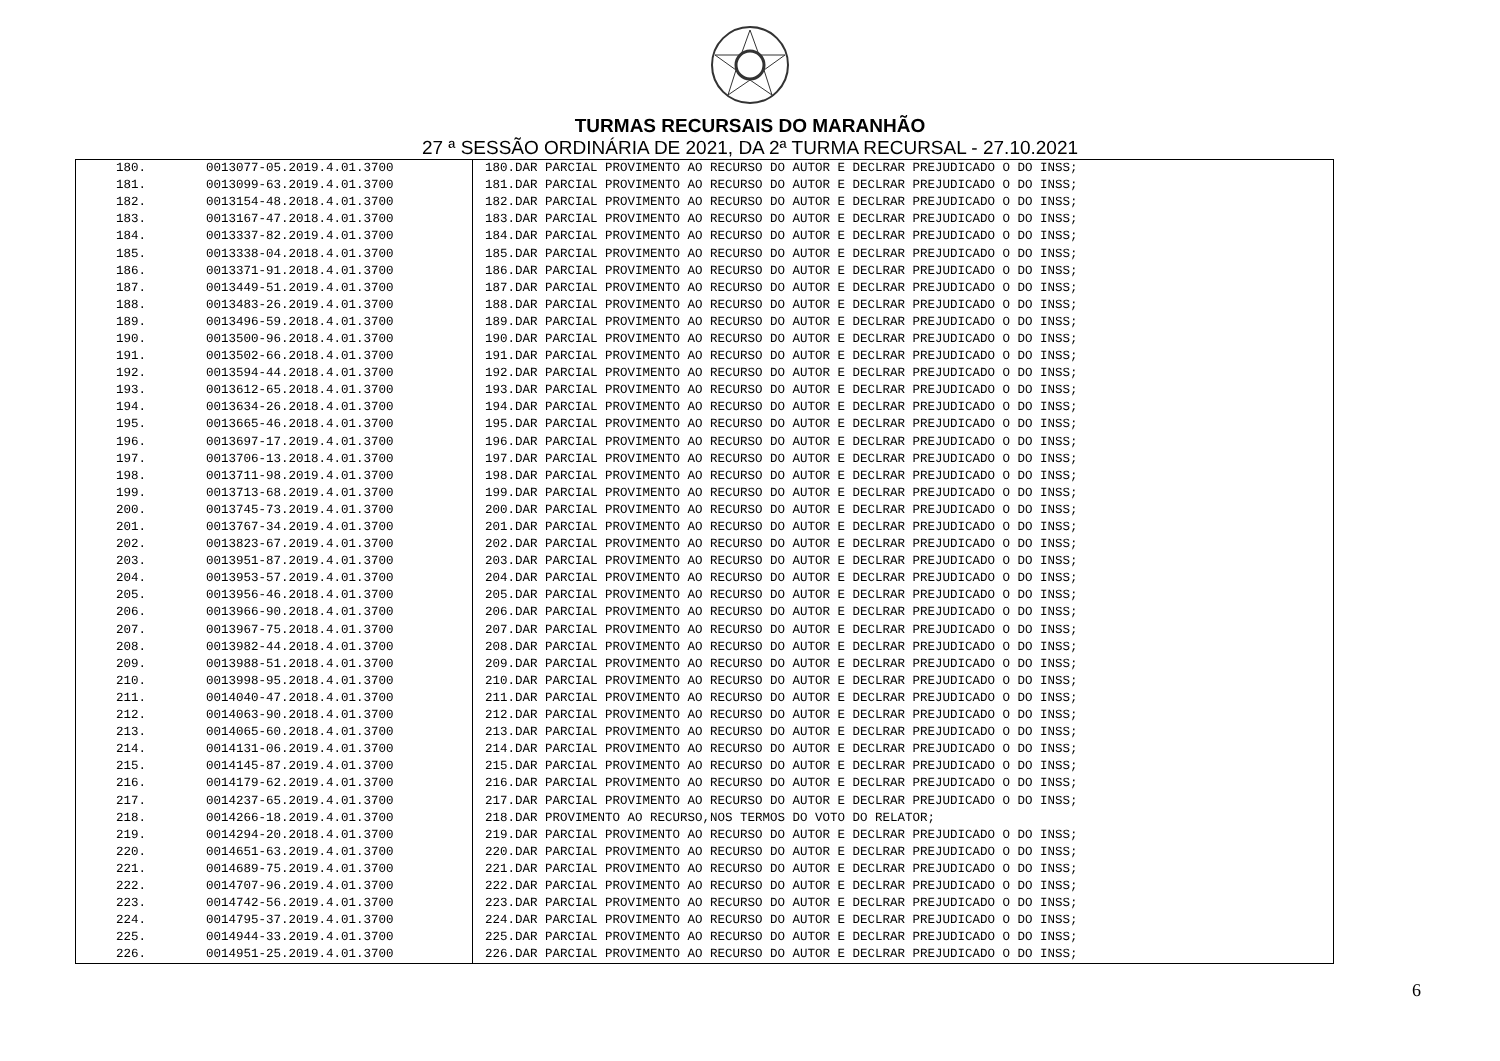TURMAS RECURSAIS DO MARANHÃO
27 ª SESSÃO ORDINÁRIA DE 2021, DA 2ª TURMA RECURSAL - 27.10.2021
| 180. | 0013077-05.2019.4.01.3700 | 180.DAR PARCIAL PROVIMENTO AO RECURSO DO AUTOR E DECLRAR PREJUDICADO O DO INSS; |
| 181. | 0013099-63.2019.4.01.3700 | 181.DAR PARCIAL PROVIMENTO AO RECURSO DO AUTOR E DECLRAR PREJUDICADO O DO INSS; |
| 182. | 0013154-48.2018.4.01.3700 | 182.DAR PARCIAL PROVIMENTO AO RECURSO DO AUTOR E DECLRAR PREJUDICADO O DO INSS; |
| 183. | 0013167-47.2018.4.01.3700 | 183.DAR PARCIAL PROVIMENTO AO RECURSO DO AUTOR E DECLRAR PREJUDICADO O DO INSS; |
| 184. | 0013337-82.2019.4.01.3700 | 184.DAR PARCIAL PROVIMENTO AO RECURSO DO AUTOR E DECLRAR PREJUDICADO O DO INSS; |
| 185. | 0013338-04.2018.4.01.3700 | 185.DAR PARCIAL PROVIMENTO AO RECURSO DO AUTOR E DECLRAR PREJUDICADO O DO INSS; |
| 186. | 0013371-91.2018.4.01.3700 | 186.DAR PARCIAL PROVIMENTO AO RECURSO DO AUTOR E DECLRAR PREJUDICADO O DO INSS; |
| 187. | 0013449-51.2019.4.01.3700 | 187.DAR PARCIAL PROVIMENTO AO RECURSO DO AUTOR E DECLRAR PREJUDICADO O DO INSS; |
| 188. | 0013483-26.2019.4.01.3700 | 188.DAR PARCIAL PROVIMENTO AO RECURSO DO AUTOR E DECLRAR PREJUDICADO O DO INSS; |
| 189. | 0013496-59.2018.4.01.3700 | 189.DAR PARCIAL PROVIMENTO AO RECURSO DO AUTOR E DECLRAR PREJUDICADO O DO INSS; |
| 190. | 0013500-96.2018.4.01.3700 | 190.DAR PARCIAL PROVIMENTO AO RECURSO DO AUTOR E DECLRAR PREJUDICADO O DO INSS; |
| 191. | 0013502-66.2018.4.01.3700 | 191.DAR PARCIAL PROVIMENTO AO RECURSO DO AUTOR E DECLRAR PREJUDICADO O DO INSS; |
| 192. | 0013594-44.2018.4.01.3700 | 192.DAR PARCIAL PROVIMENTO AO RECURSO DO AUTOR E DECLRAR PREJUDICADO O DO INSS; |
| 193. | 0013612-65.2018.4.01.3700 | 193.DAR PARCIAL PROVIMENTO AO RECURSO DO AUTOR E DECLRAR PREJUDICADO O DO INSS; |
| 194. | 0013634-26.2018.4.01.3700 | 194.DAR PARCIAL PROVIMENTO AO RECURSO DO AUTOR E DECLRAR PREJUDICADO O DO INSS; |
| 195. | 0013665-46.2018.4.01.3700 | 195.DAR PARCIAL PROVIMENTO AO RECURSO DO AUTOR E DECLRAR PREJUDICADO O DO INSS; |
| 196. | 0013697-17.2019.4.01.3700 | 196.DAR PARCIAL PROVIMENTO AO RECURSO DO AUTOR E DECLRAR PREJUDICADO O DO INSS; |
| 197. | 0013706-13.2018.4.01.3700 | 197.DAR PARCIAL PROVIMENTO AO RECURSO DO AUTOR E DECLRAR PREJUDICADO O DO INSS; |
| 198. | 0013711-98.2019.4.01.3700 | 198.DAR PARCIAL PROVIMENTO AO RECURSO DO AUTOR E DECLRAR PREJUDICADO O DO INSS; |
| 199. | 0013713-68.2019.4.01.3700 | 199.DAR PARCIAL PROVIMENTO AO RECURSO DO AUTOR E DECLRAR PREJUDICADO O DO INSS; |
| 200. | 0013745-73.2019.4.01.3700 | 200.DAR PARCIAL PROVIMENTO AO RECURSO DO AUTOR E DECLRAR PREJUDICADO O DO INSS; |
| 201. | 0013767-34.2019.4.01.3700 | 201.DAR PARCIAL PROVIMENTO AO RECURSO DO AUTOR E DECLRAR PREJUDICADO O DO INSS; |
| 202. | 0013823-67.2019.4.01.3700 | 202.DAR PARCIAL PROVIMENTO AO RECURSO DO AUTOR E DECLRAR PREJUDICADO O DO INSS; |
| 203. | 0013951-87.2019.4.01.3700 | 203.DAR PARCIAL PROVIMENTO AO RECURSO DO AUTOR E DECLRAR PREJUDICADO O DO INSS; |
| 204. | 0013953-57.2019.4.01.3700 | 204.DAR PARCIAL PROVIMENTO AO RECURSO DO AUTOR E DECLRAR PREJUDICADO O DO INSS; |
| 205. | 0013956-46.2018.4.01.3700 | 205.DAR PARCIAL PROVIMENTO AO RECURSO DO AUTOR E DECLRAR PREJUDICADO O DO INSS; |
| 206. | 0013966-90.2018.4.01.3700 | 206.DAR PARCIAL PROVIMENTO AO RECURSO DO AUTOR E DECLRAR PREJUDICADO O DO INSS; |
| 207. | 0013967-75.2018.4.01.3700 | 207.DAR PARCIAL PROVIMENTO AO RECURSO DO AUTOR E DECLRAR PREJUDICADO O DO INSS; |
| 208. | 0013982-44.2018.4.01.3700 | 208.DAR PARCIAL PROVIMENTO AO RECURSO DO AUTOR E DECLRAR PREJUDICADO O DO INSS; |
| 209. | 0013988-51.2018.4.01.3700 | 209.DAR PARCIAL PROVIMENTO AO RECURSO DO AUTOR E DECLRAR PREJUDICADO O DO INSS; |
| 210. | 0013998-95.2018.4.01.3700 | 210.DAR PARCIAL PROVIMENTO AO RECURSO DO AUTOR E DECLRAR PREJUDICADO O DO INSS; |
| 211. | 0014040-47.2018.4.01.3700 | 211.DAR PARCIAL PROVIMENTO AO RECURSO DO AUTOR E DECLRAR PREJUDICADO O DO INSS; |
| 212. | 0014063-90.2018.4.01.3700 | 212.DAR PARCIAL PROVIMENTO AO RECURSO DO AUTOR E DECLRAR PREJUDICADO O DO INSS; |
| 213. | 0014065-60.2018.4.01.3700 | 213.DAR PARCIAL PROVIMENTO AO RECURSO DO AUTOR E DECLRAR PREJUDICADO O DO INSS; |
| 214. | 0014131-06.2019.4.01.3700 | 214.DAR PARCIAL PROVIMENTO AO RECURSO DO AUTOR E DECLRAR PREJUDICADO O DO INSS; |
| 215. | 0014145-87.2019.4.01.3700 | 215.DAR PARCIAL PROVIMENTO AO RECURSO DO AUTOR E DECLRAR PREJUDICADO O DO INSS; |
| 216. | 0014179-62.2019.4.01.3700 | 216.DAR PARCIAL PROVIMENTO AO RECURSO DO AUTOR E DECLRAR PREJUDICADO O DO INSS; |
| 217. | 0014237-65.2019.4.01.3700 | 217.DAR PARCIAL PROVIMENTO AO RECURSO DO AUTOR E DECLRAR PREJUDICADO O DO INSS; |
| 218. | 0014266-18.2019.4.01.3700 | 218.DAR PROVIMENTO AO RECURSO,NOS TERMOS DO VOTO DO RELATOR; |
| 219. | 0014294-20.2018.4.01.3700 | 219.DAR PARCIAL PROVIMENTO AO RECURSO DO AUTOR E DECLRAR PREJUDICADO O DO INSS; |
| 220. | 0014651-63.2019.4.01.3700 | 220.DAR PARCIAL PROVIMENTO AO RECURSO DO AUTOR E DECLRAR PREJUDICADO O DO INSS; |
| 221. | 0014689-75.2019.4.01.3700 | 221.DAR PARCIAL PROVIMENTO AO RECURSO DO AUTOR E DECLRAR PREJUDICADO O DO INSS; |
| 222. | 0014707-96.2019.4.01.3700 | 222.DAR PARCIAL PROVIMENTO AO RECURSO DO AUTOR E DECLRAR PREJUDICADO O DO INSS; |
| 223. | 0014742-56.2019.4.01.3700 | 223.DAR PARCIAL PROVIMENTO AO RECURSO DO AUTOR E DECLRAR PREJUDICADO O DO INSS; |
| 224. | 0014795-37.2019.4.01.3700 | 224.DAR PARCIAL PROVIMENTO AO RECURSO DO AUTOR E DECLRAR PREJUDICADO O DO INSS; |
| 225. | 0014944-33.2019.4.01.3700 | 225.DAR PARCIAL PROVIMENTO AO RECURSO DO AUTOR E DECLRAR PREJUDICADO O DO INSS; |
| 226. | 0014951-25.2019.4.01.3700 | 226.DAR PARCIAL PROVIMENTO AO RECURSO DO AUTOR E DECLRAR PREJUDICADO O DO INSS; |
6